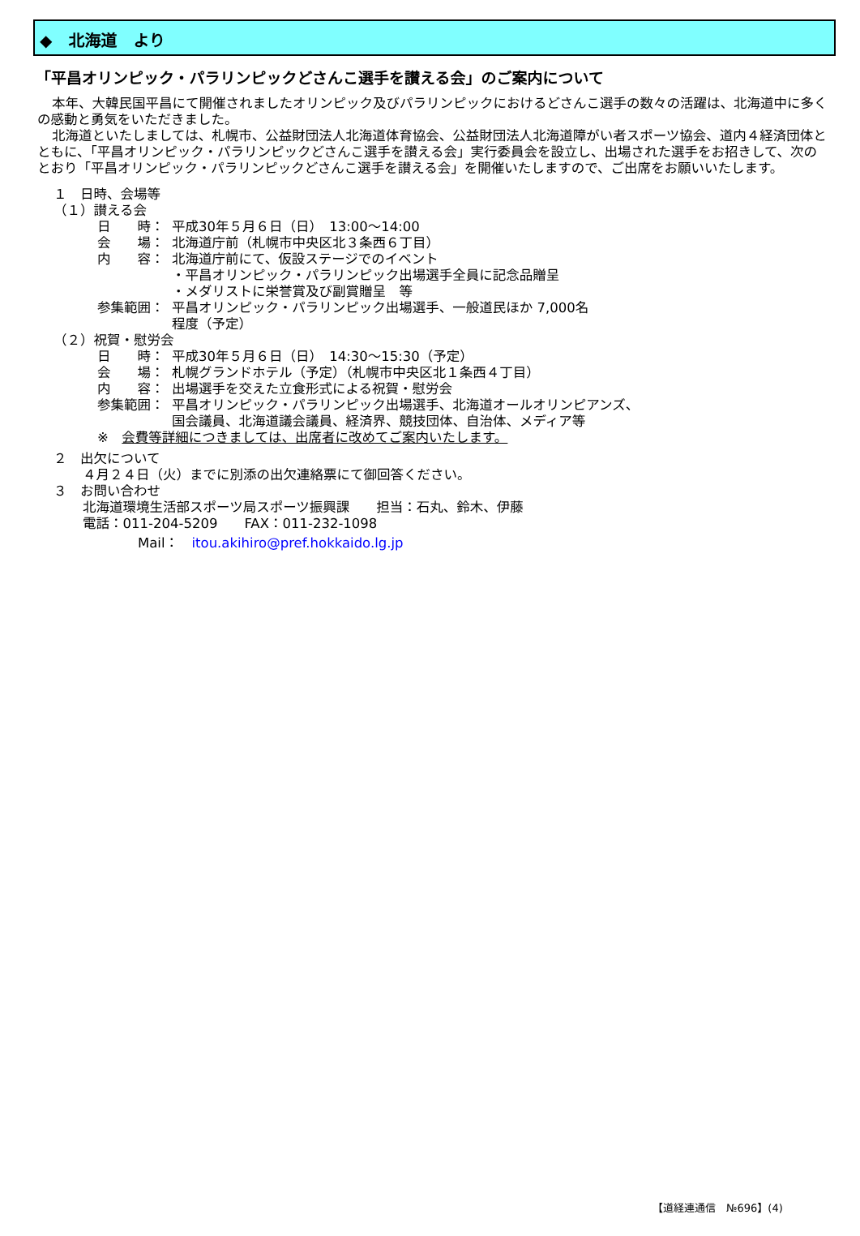◆　北海道　より
「平昌オリンピック・パラリンピックどさんこ選手を讃える会」のご案内について
本年、大韓民国平昌にて開催されましたオリンピック及びパラリンピックにおけるどさんこ選手の数々の活躍は、北海道中に多くの感動と勇気をいただきました。
北海道といたしましては、札幌市、公益財団法人北海道体育協会、公益財団法人北海道障がい者スポーツ協会、道内４経済団体とともに、「平昌オリンピック・パラリンピックどさんこ選手を讃える会」実行委員会を設立し、出場された選手をお招きして、次のとおり「平昌オリンピック・パラリンピックどさんこ選手を讃える会」を開催いたしますので、ご出席をお願いいたします。
１　日時、会場等
（１）讃える会
日　　時： 平成30年５月６日（日）　13:00～14:00
会　　場： 北海道庁前（札幌市中央区北３条西６丁目）
内　　容： 北海道庁前にて、仮設ステージでのイベント
・平昌オリンピック・パラリンピック出場選手全員に記念品贈呈
・メダリストに栄誉賞及び副賞贈呈　等
参集範囲： 平昌オリンピック・パラリンピック出場選手、一般道民ほか 7,000名
程度（予定）
（２）祝賀・慰労会
日　　時： 平成30年５月６日（日）　14:30～15:30（予定）
会　　場： 札幌グランドホテル（予定）（札幌市中央区北１条西４丁目）
内　　容： 出場選手を交えた立食形式による祝賀・慰労会
参集範囲： 平昌オリンピック・パラリンピック出場選手、北海道オールオリンピアンズ、
国会議員、北海道議会議員、経済界、競技団体、自治体、メディア等
※　会費等詳細につきましては、出席者に改めてご案内いたします。
２　出欠について
４月２４日（火）までに別添の出欠連絡票にて御回答ください。
３　お問い合わせ
北海道環境生活部スポーツ局スポーツ振興課　　担当：石丸、鈴木、伊藤
電話：011-204-5209　　FAX：011-232-1098
Mail：　itou.akihiro@pref.hokkaido.lg.jp
【道経連通信　№696】(4)